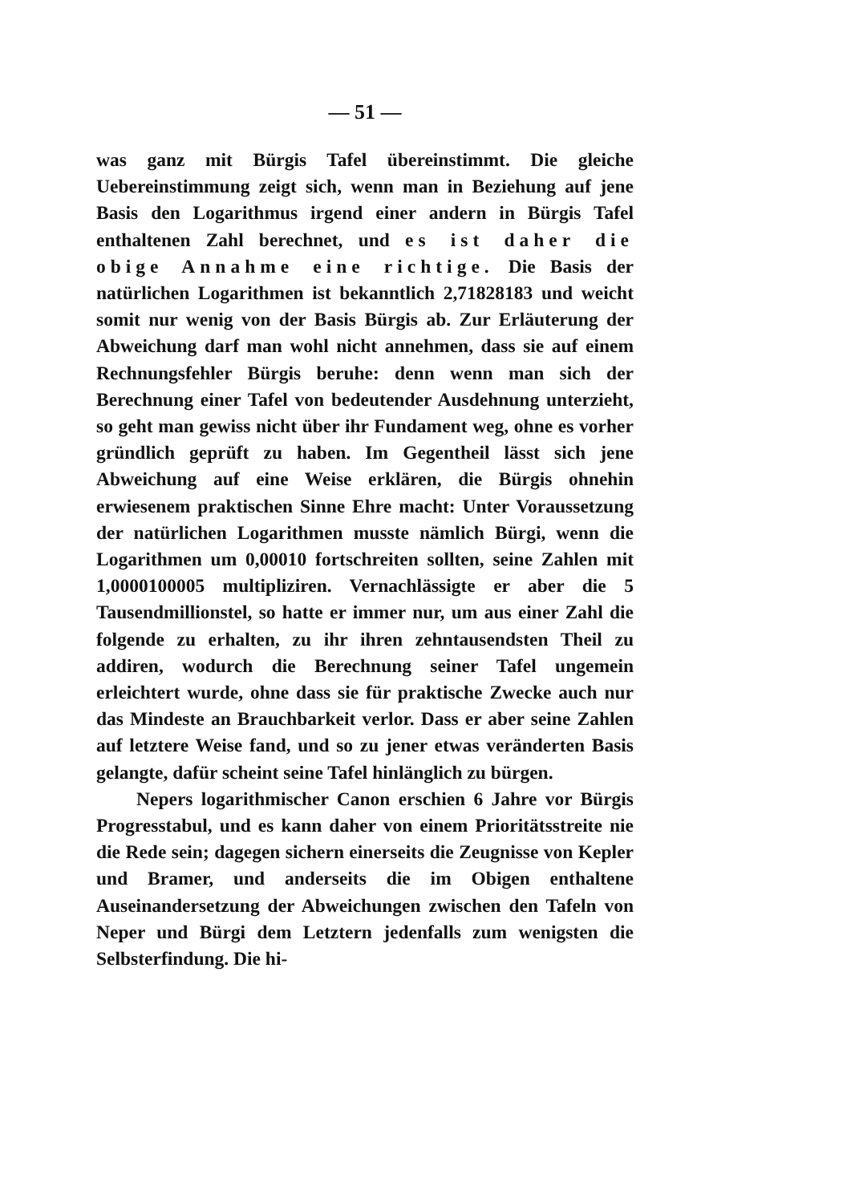— 51 —
was ganz mit Bürgis Tafel übereinstimmt. Die gleiche Uebereinstimmung zeigt sich, wenn man in Beziehung auf jene Basis den Logarithmus irgend einer andern in Bürgis Tafel enthaltenen Zahl berechnet, und es ist daher die obige Annahme eine richtige. Die Basis der natürlichen Logarithmen ist bekanntlich 2,71828183 und weicht somit nur wenig von der Basis Bürgis ab. Zur Erläuterung der Abweichung darf man wohl nicht annehmen, dass sie auf einem Rechnungsfehler Bürgis beruhe: denn wenn man sich der Berechnung einer Tafel von bedeutender Ausdehnung unterzieht, so geht man gewiss nicht über ihr Fundament weg, ohne es vorher gründlich geprüft zu haben. Im Gegentheil lässt sich jene Abweichung auf eine Weise erklären, die Bürgis ohnehin erwiesenem praktischen Sinne Ehre macht: Unter Voraussetzung der natürlichen Logarithmen musste nämlich Bürgi, wenn die Logarithmen um 0,00010 fortschreiten sollten, seine Zahlen mit 1,0000100005 multipliziren. Vernachlässigte er aber die 5 Tausendmillionstel, so hatte er immer nur, um aus einer Zahl die folgende zu erhalten, zu ihr ihren zehntausendsten Theil zu addiren, wodurch die Berechnung seiner Tafel ungemein erleichtert wurde, ohne dass sie für praktische Zwecke auch nur das Mindeste an Brauchbarkeit verlor. Dass er aber seine Zahlen auf letztere Weise fand, und so zu jener etwas veränderten Basis gelangte, dafür scheint seine Tafel hinlänglich zu bürgen.
Nepers logarithmischer Canon erschien 6 Jahre vor Bürgis Progresstabul, und es kann daher von einem Prioritätsstreite nie die Rede sein; dagegen sichern einerseits die Zeugnisse von Kepler und Bramer, und anderseits die im Obigen enthaltene Auseinandersetzung der Abweichungen zwischen den Tafeln von Neper und Bürgi dem Letztern jedenfalls zum wenigsten die Selbsterfindung. Die hi-